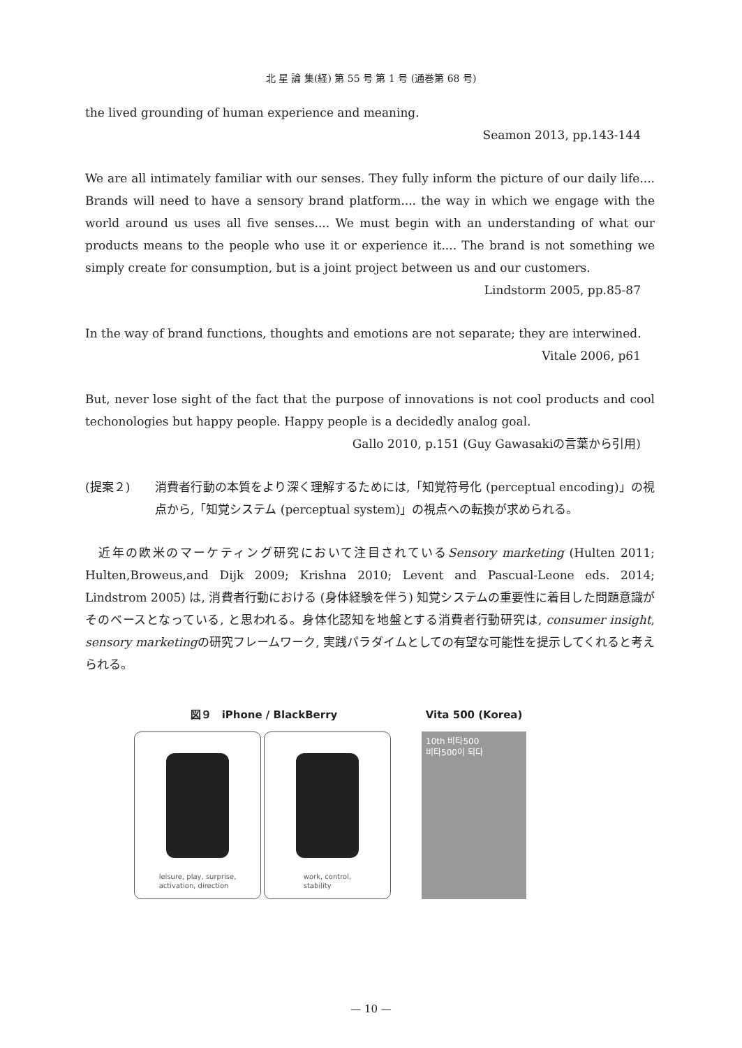北 星 論 集(経) 第 55 号 第 1 号 (通巻第 68 号)
the lived grounding of human experience and meaning.
Seamon 2013, pp.143-144
We are all intimately familiar with our senses. They fully inform the picture of our daily life.... Brands will need to have a sensory brand platform.... the way in which we engage with the world around us uses all five senses.... We must begin with an understanding of what our products means to the people who use it or experience it.... The brand is not something we simply create for consumption, but is a joint project between us and our customers.
Lindstorm 2005, pp.85-87
In the way of brand functions, thoughts and emotions are not separate; they are interwined.
Vitale 2006, p61
But, never lose sight of the fact that the purpose of innovations is not cool products and cool techonologies but happy people. Happy people is a decidedly analog goal.
Gallo 2010, p.151 (Guy Gawasakiの言葉から引用)
(提案２) 消費者行動の本質をより深く理解するためには,「知覚符号化 (perceptual encoding)」の視点から,「知覚システム (perceptual system)」の視点への転換が求められる。
　近年の欧米のマーケティング研究において注目されているSensory marketing (Hulten 2011; Hulten,Broweus,and Dijk 2009; Krishna 2010; Levent and Pascual-Leone eds. 2014; Lindstrom 2005) は, 消費者行動における (身体経験を伴う) 知覚システムの重要性に着目した問題意識がそのベースとなっている, と思われる。身体化認知を地盤とする消費者行動研究は, consumer insight, sensory marketingの研究フレームワーク, 実践パラダイムとしての有望な可能性を提示してくれると考えられる。
図９　iPhone / BlackBerry
leisure, play, surprise,
activation, direction
work, control,
stability
Vita 500 (Korea)
10th 비타500
비타500이 되다
— 10 —